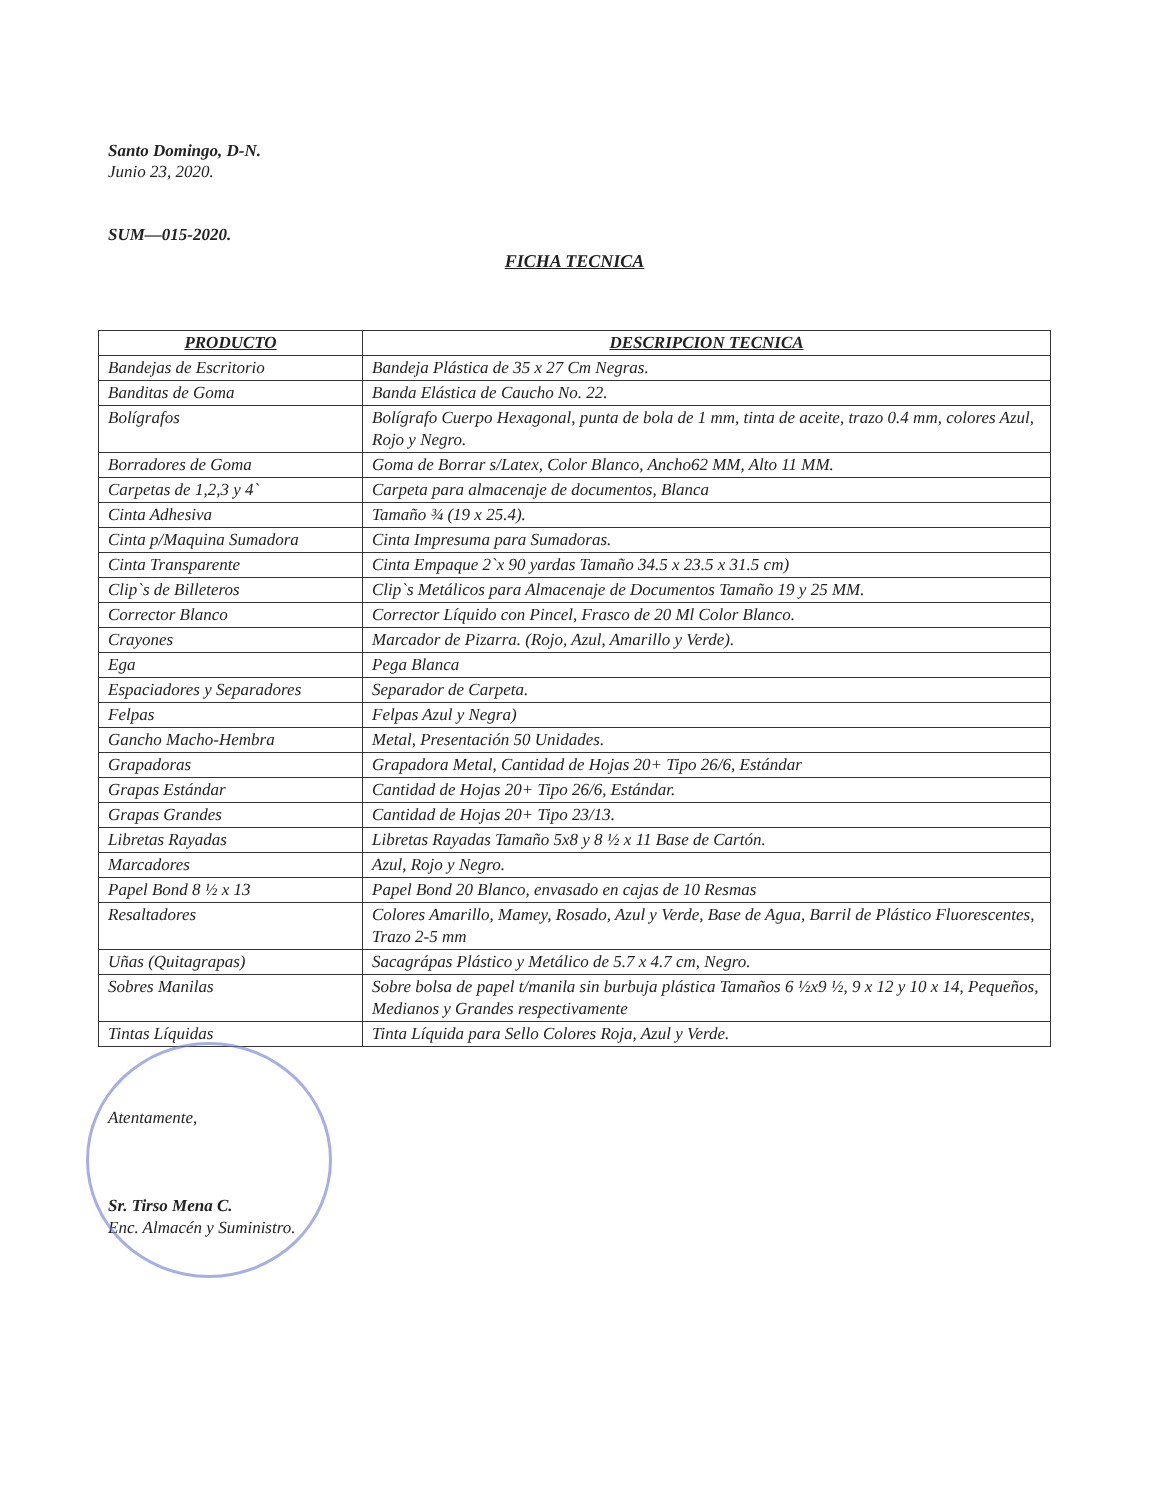Santo Domingo, D-N.
Junio 23, 2020.
SUM—015-2020.
FICHA TECNICA
| PRODUCTO | DESCRIPCION TECNICA |
| --- | --- |
| Bandejas de Escritorio | Bandeja Plástica de 35 x 27 Cm Negras. |
| Banditas de Goma | Banda Elástica de Caucho No. 22. |
| Bolígrafos | Bolígrafo Cuerpo Hexagonal, punta de bola de 1 mm, tinta de aceite, trazo 0.4 mm, colores Azul, Rojo y Negro. |
| Borradores de Goma | Goma de Borrar s/Latex, Color Blanco, Ancho62 MM, Alto 11 MM. |
| Carpetas de 1,2,3 y 4` | Carpeta para almacenaje de documentos, Blanca |
| Cinta Adhesiva | Tamaño ¾ (19 x 25.4). |
| Cinta p/Maquina Sumadora | Cinta Impresuma para Sumadoras. |
| Cinta Transparente | Cinta Empaque 2`x 90 yardas Tamaño 34.5 x 23.5 x 31.5 cm) |
| Clip`s de Billeteros | Clip`s Metálicos para Almacenaje de Documentos Tamaño 19 y 25 MM. |
| Corrector Blanco | Corrector Líquido con Pincel, Frasco de 20 Ml Color Blanco. |
| Crayones | Marcador de Pizarra. (Rojo, Azul, Amarillo y Verde). |
| Ega | Pega Blanca |
| Espaciadores y Separadores | Separador de Carpeta. |
| Felpas | Felpas Azul y Negra) |
| Gancho Macho-Hembra | Metal, Presentación 50 Unidades. |
| Grapadoras | Grapadora Metal, Cantidad de Hojas 20+ Tipo 26/6, Estándar |
| Grapas Estándar | Cantidad de Hojas 20+ Tipo 26/6, Estándar. |
| Grapas Grandes | Cantidad de Hojas 20+ Tipo 23/13. |
| Libretas Rayadas | Libretas Rayadas Tamaño 5x8 y 8 ½ x 11 Base de Cartón. |
| Marcadores | Azul, Rojo y Negro. |
| Papel Bond 8 ½ x 13 | Papel Bond 20 Blanco, envasado en cajas de 10 Resmas |
| Resaltadores | Colores Amarillo, Mamey, Rosado, Azul y Verde, Base de Agua, Barril de Plástico Fluorescentes, Trazo 2-5 mm |
| Uñas (Quitagrapas) | Sacagrápas Plástico y Metálico de 5.7 x 4.7 cm, Negro. |
| Sobres Manilas | Sobre bolsa de papel t/manila sin burbuja plástica Tamaños 6 ½x9 ½, 9 x 12 y 10 x 14, Pequeños, Medianos y Grandes respectivamente |
| Tintas Líquidas | Tinta Líquida para Sello Colores Roja, Azul y Verde. |
Atentamente,
Sr. Tirso Mena C.
Enc. Almacén y Suministro.